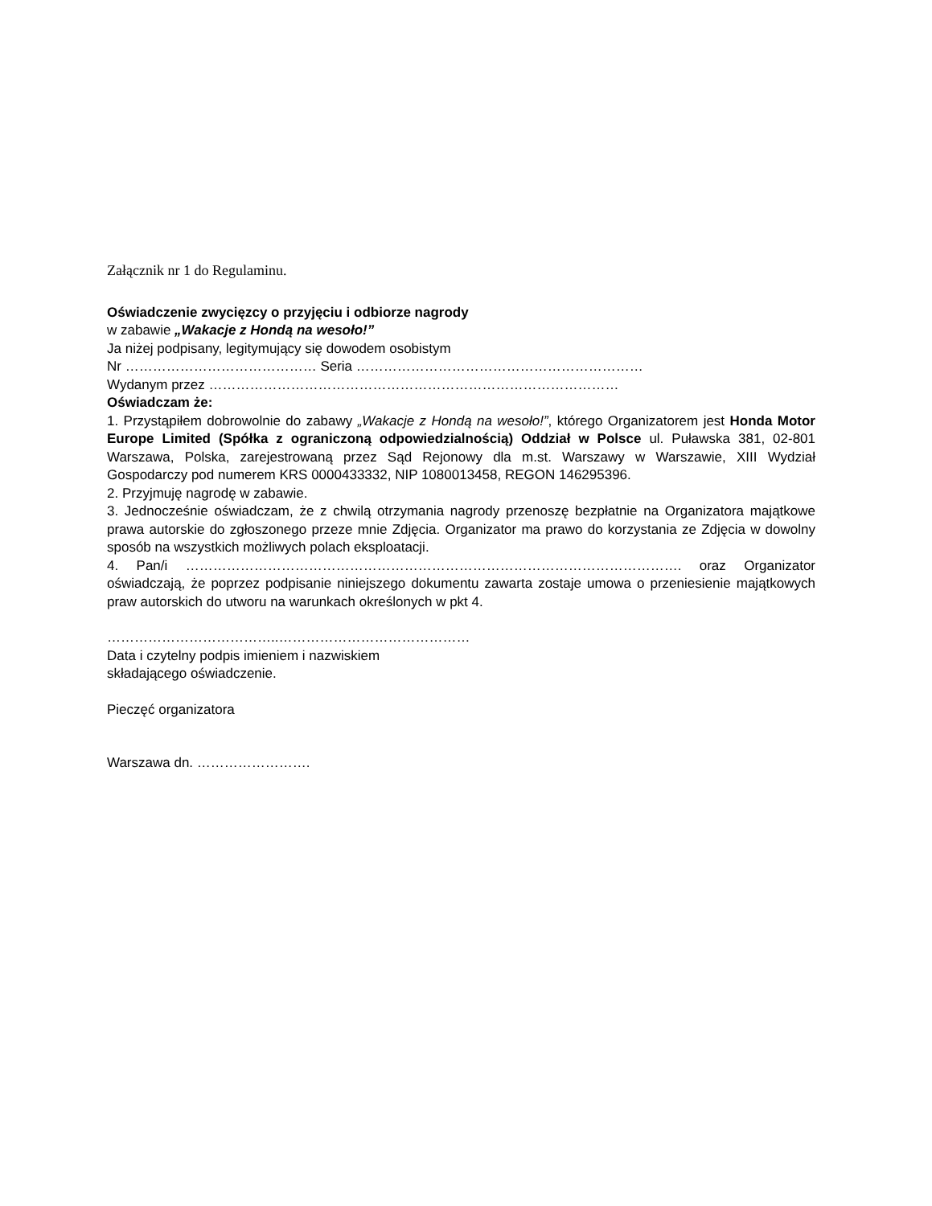Załącznik nr 1 do Regulaminu.
Oświadczenie zwycięzcy o przyjęciu i odbiorze nagrody
w zabawie „Wakacje z Hondą na wesoło!”
Ja niżej podpisany, legitymujący się dowodem osobistym
Nr …………………………………… Seria ………………………………………………………
Wydanym przez ………………………………………………………………………………
Oświadczam że:
1. Przystąpiłem dobrowolnie do zabawy „Wakacje z Hondą na wesoło!”, którego Organizatorem jest Honda Motor Europe Limited (Spółka z ograniczoną odpowiedzialnością) Oddział w Polsce ul. Puławska 381, 02-801 Warszawa, Polska, zarejestrowaną przez Sąd Rejonowy dla m.st. Warszawy w Warszawie, XIII Wydział Gospodarczy pod numerem KRS 0000433332, NIP 1080013458, REGON 146295396.
2. Przyjmuję nagrodę w zabawie.
3. Jednocześnie oświadczam, że z chwilą otrzymania nagrody przenoszę bezpłatnie na Organizatora majątkowe prawa autorskie do zgłoszonego przeze mnie Zdjęcia. Organizator ma prawo do korzystania ze Zdjęcia w dowolny sposób na wszystkich możliwych polach eksploatacji.
4. Pan/i ………………………………………………………………………………………………. oraz Organizator oświadczają, że poprzez podpisanie niniejszego dokumentu zawarta zostaje umowa o przeniesienie majątkowych praw autorskich do utworu na warunkach określonych w pkt 4.
………………………………..……………………………………
Data i czytelny podpis imieniem i nazwiskiem
składającego oświadczenie.
Pieczęć organizatora
Warszawa dn. …………………….